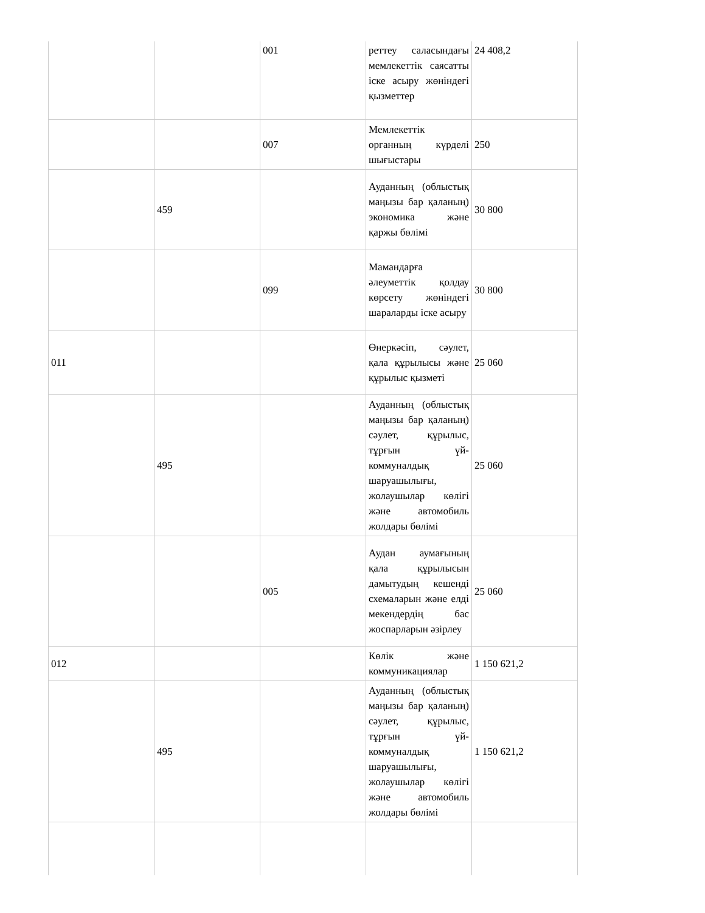| | | 001 | реттеу саласындағы мемлекеттік саясатты іске асыру жөніндегі қызметтер | 24 408,2 |
| | | 007 | Мемлекеттік органның күрделі шығыстары | 250 |
| | 459 | | Ауданның (облыстық маңызы бар қаланың) экономика және қаржы бөлімі | 30 800 |
| | | 099 | Мамандарға әлеуметтік қолдау көрсету жөніндегі шараларды іске асыру | 30 800 |
| 011 | | | Өнеркәсіп, сәулет, қала құрылысы және құрылыс қызметі | 25 060 |
| | 495 | | Ауданның (облыстық маңызы бар қаланың) сәулет, құрылыс, тұрғын үй-коммуналдық шаруашылығы, жолаушылар көлігі және автомобиль жолдары бөлімі | 25 060 |
| | | 005 | Аудан аумағының қала құрылысын дамытудың кешенді схемаларын және елді мекендердің бас жоспарларын әзірлеу | 25 060 |
| 012 | | | Көлік және коммуникациялар | 1 150 621,2 |
| | 495 | | Ауданның (облыстық маңызы бар қаланың) сәулет, құрылыс, тұрғын үй-коммуналдық шаруашылығы, жолаушылар көлігі және автомобиль жолдары бөлімі | 1 150 621,2 |